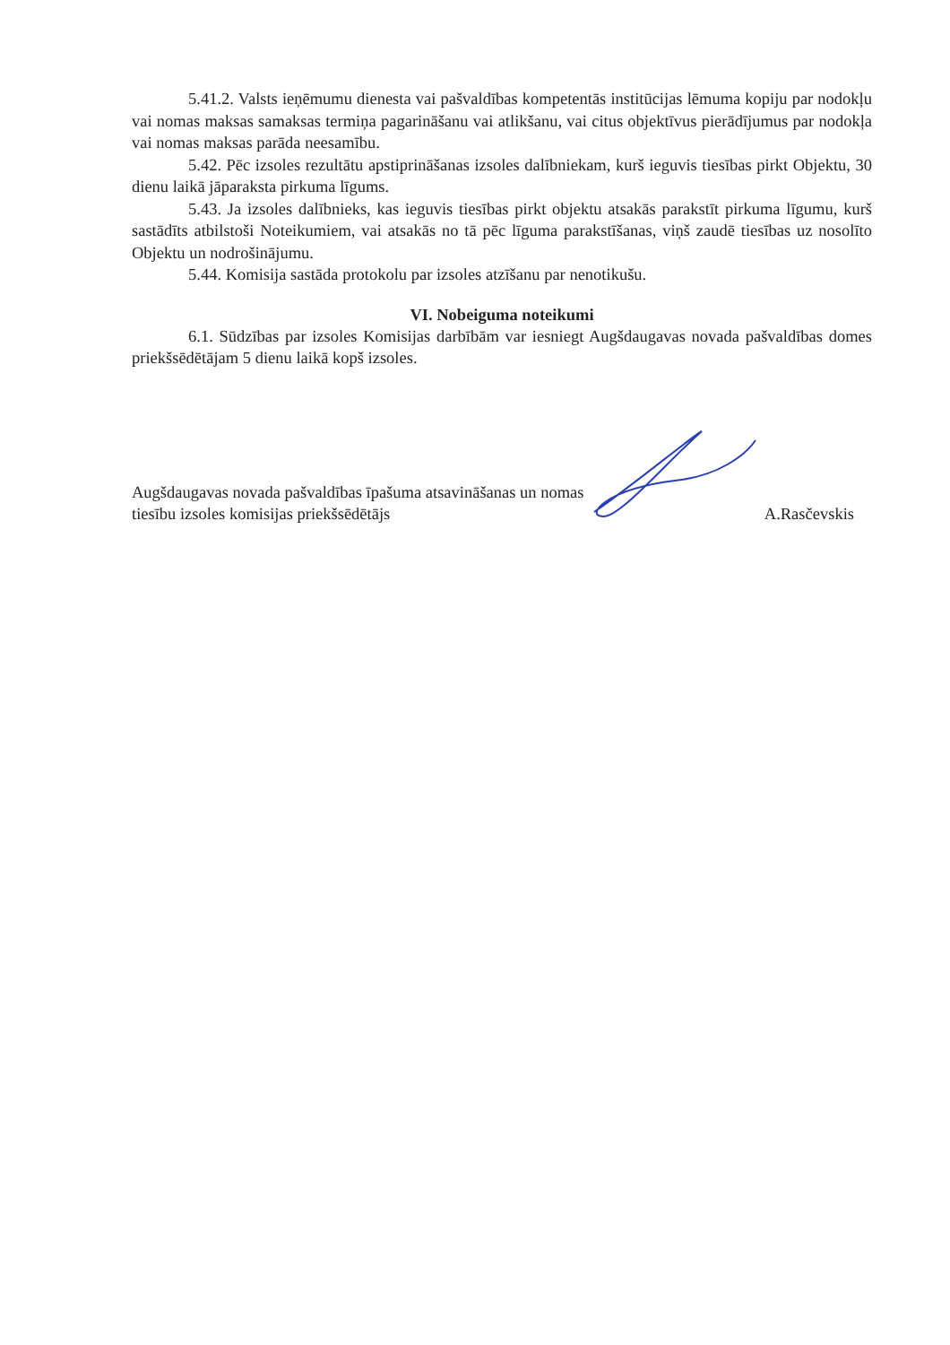5.41.2. Valsts ieņēmumu dienesta vai pašvaldības kompetentās institūcijas lēmuma kopiju par nodokļu vai nomas maksas samaksas termiņa pagarināšanu vai atlikšanu, vai citus objektīvus pierādījumus par nodokļa vai nomas maksas parāda neesamību.
5.42. Pēc izsoles rezultātu apstiprināšanas izsoles dalībniekam, kurš ieguvis tiesības pirkt Objektu, 30 dienu laikā jāparaksta pirkuma līgums.
5.43. Ja izsoles dalībnieks, kas ieguvis tiesības pirkt objektu atsakās parakstīt pirkuma līgumu, kurš sastādīts atbilstoši Noteikumiem, vai atsakās no tā pēc līguma parakstīšanas, viņš zaudē tiesības uz nosolīto Objektu un nodrošinājumu.
5.44. Komisija sastāda protokolu par izsoles atzīšanu par nenotikušu.
VI. Nobeiguma noteikumi
6.1. Sūdzības par izsoles Komisijas darbībām var iesniegt Augšdaugavas novada pašvaldības domes priekšsēdētājam 5 dienu laikā kopš izsoles.
Augšdaugavas novada pašvaldības īpašuma atsavināšanas un nomas tiesību izsoles komisijas priekšsēdētājs
A.Rasčevskis